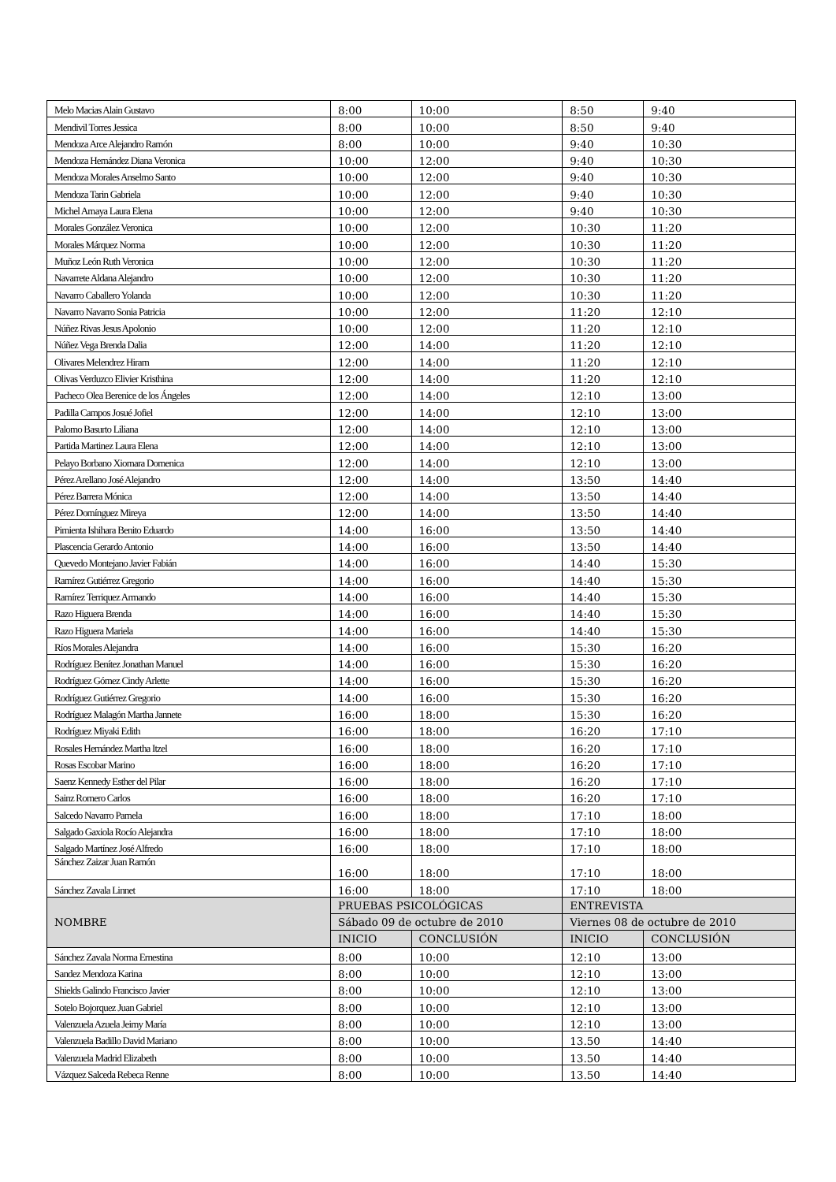| Melo Macias Alain Gustavo | 8:00 | 10:00 | 8:50 | 9:40 |
| Mendivil Torres Jessica | 8:00 | 10:00 | 8:50 | 9:40 |
| Mendoza Arce Alejandro Ramón | 8:00 | 10:00 | 9:40 | 10:30 |
| Mendoza Hernández Diana Veronica | 10:00 | 12:00 | 9:40 | 10:30 |
| Mendoza Morales Anselmo Santo | 10:00 | 12:00 | 9:40 | 10:30 |
| Mendoza Tarin Gabriela | 10:00 | 12:00 | 9:40 | 10:30 |
| Michel Amaya Laura Elena | 10:00 | 12:00 | 9:40 | 10:30 |
| Morales González Veronica | 10:00 | 12:00 | 10:30 | 11:20 |
| Morales Márquez Norma | 10:00 | 12:00 | 10:30 | 11:20 |
| Muñoz León Ruth Veronica | 10:00 | 12:00 | 10:30 | 11:20 |
| Navarrete Aldana Alejandro | 10:00 | 12:00 | 10:30 | 11:20 |
| Navarro Caballero Yolanda | 10:00 | 12:00 | 10:30 | 11:20 |
| Navarro Navarro Sonia Patricia | 10:00 | 12:00 | 11:20 | 12:10 |
| Núñez Rivas Jesus Apolonio | 10:00 | 12:00 | 11:20 | 12:10 |
| Núñez Vega Brenda Dalia | 12:00 | 14:00 | 11:20 | 12:10 |
| Olivares Melendrez Hiram | 12:00 | 14:00 | 11:20 | 12:10 |
| Olivas Verduzco Elivier Kristhina | 12:00 | 14:00 | 11:20 | 12:10 |
| Pacheco Olea Berenice de los Ángeles | 12:00 | 14:00 | 12:10 | 13:00 |
| Padilla Campos Josué Jofiel | 12:00 | 14:00 | 12:10 | 13:00 |
| Palomo Basurto Liliana | 12:00 | 14:00 | 12:10 | 13:00 |
| Partida Martinez Laura Elena | 12:00 | 14:00 | 12:10 | 13:00 |
| Pelayo Borbano Xiomara Domenica | 12:00 | 14:00 | 12:10 | 13:00 |
| Pérez Arellano José Alejandro | 12:00 | 14:00 | 13:50 | 14:40 |
| Pérez Barrera Mónica | 12:00 | 14:00 | 13:50 | 14:40 |
| Pérez Domínguez Mireya | 12:00 | 14:00 | 13:50 | 14:40 |
| Pimienta Ishihara Benito Eduardo | 14:00 | 16:00 | 13:50 | 14:40 |
| Plascencia Gerardo Antonio | 14:00 | 16:00 | 13:50 | 14:40 |
| Quevedo Montejano Javier Fabián | 14:00 | 16:00 | 14:40 | 15:30 |
| Ramírez Gutiérrez Gregorio | 14:00 | 16:00 | 14:40 | 15:30 |
| Ramírez Terriquez Armando | 14:00 | 16:00 | 14:40 | 15:30 |
| Razo Higuera Brenda | 14:00 | 16:00 | 14:40 | 15:30 |
| Razo Higuera Mariela | 14:00 | 16:00 | 14:40 | 15:30 |
| Ríos Morales Alejandra | 14:00 | 16:00 | 15:30 | 16:20 |
| Rodríguez Benítez Jonathan Manuel | 14:00 | 16:00 | 15:30 | 16:20 |
| Rodríguez Gómez Cindy Arlette | 14:00 | 16:00 | 15:30 | 16:20 |
| Rodríguez Gutiérrez Gregorio | 14:00 | 16:00 | 15:30 | 16:20 |
| Rodríguez Malagón Martha Jannete | 16:00 | 18:00 | 15:30 | 16:20 |
| Rodríguez Miyaki Edith | 16:00 | 18:00 | 16:20 | 17:10 |
| Rosales Hernández Martha Itzel | 16:00 | 18:00 | 16:20 | 17:10 |
| Rosas Escobar Marino | 16:00 | 18:00 | 16:20 | 17:10 |
| Saenz Kennedy Esther del Pilar | 16:00 | 18:00 | 16:20 | 17:10 |
| Sainz Romero Carlos | 16:00 | 18:00 | 16:20 | 17:10 |
| Salcedo Navarro Pamela | 16:00 | 18:00 | 17:10 | 18:00 |
| Salgado Gaxiola Rocío Alejandra | 16:00 | 18:00 | 17:10 | 18:00 |
| Salgado Martínez José Alfredo | 16:00 | 18:00 | 17:10 | 18:00 |
| Sánchez Zaizar Juan Ramón | 16:00 | 18:00 | 17:10 | 18:00 |
| Sánchez Zavala Linnet | 16:00 | 18:00 | 17:10 | 18:00 |
| NOMBRE | PRUEBAS PSICOLÓGICAS | | ENTREVISTA | |
| | Sábado 09 de octubre de 2010 | | Viernes 08 de octubre de 2010 | |
| | INICIO | CONCLUSIÓN | INICIO | CONCLUSIÓN |
| Sánchez Zavala Norma Ernestina | 8:00 | 10:00 | 12:10 | 13:00 |
| Sandez Mendoza Karina | 8:00 | 10:00 | 12:10 | 13:00 |
| Shields Galindo Francisco Javier | 8:00 | 10:00 | 12:10 | 13:00 |
| Sotelo Bojorquez Juan Gabriel | 8:00 | 10:00 | 12:10 | 13:00 |
| Valenzuela Azuela Jeimy María | 8:00 | 10:00 | 12:10 | 13:00 |
| Valenzuela Badillo David Mariano | 8:00 | 10:00 | 13.50 | 14:40 |
| Valenzuela Madrid Elizabeth | 8:00 | 10:00 | 13.50 | 14:40 |
| Vázquez Salceda Rebeca Renne | 8:00 | 10:00 | 13.50 | 14:40 |